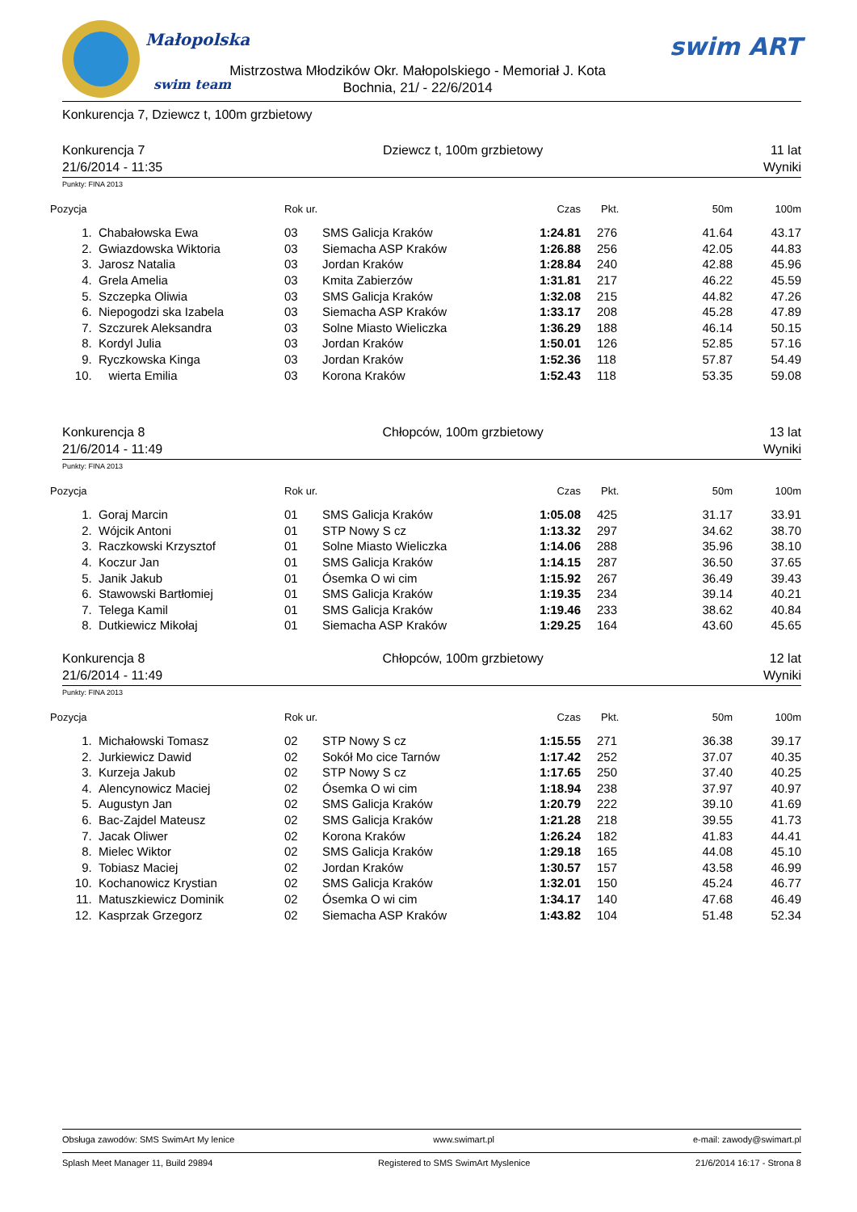Małopolska
swim team
Mistrzostwa Młodzików Okr. Małopolskiego - Memoriał J. Kota
Bochnia, 21/ - 22/6/2014
swim ART
Konkurencja 7, Dziewcz t, 100m grzbietowy
Konkurencja 7
21/6/2014 - 11:35
Dziewcz t, 100m grzbietowy 11 lat
Wyniki
Punkty: FINA 2013
| Pozycja | | Rok ur. | | Czas | Pkt. | 50m | 100m |
| --- | --- | --- | --- | --- | --- | --- | --- |
| 1. | Chabałowska Ewa | 03 | SMS Galicja Kraków | 1:24.81 | 276 | 41.64 | 43.17 |
| 2. | Gwiazdowska Wiktoria | 03 | Siemacha ASP Kraków | 1:26.88 | 256 | 42.05 | 44.83 |
| 3. | Jarosz Natalia | 03 | Jordan Kraków | 1:28.84 | 240 | 42.88 | 45.96 |
| 4. | Grela Amelia | 03 | Kmita Zabierzów | 1:31.81 | 217 | 46.22 | 45.59 |
| 5. | Szczepka Oliwia | 03 | SMS Galicja Kraków | 1:32.08 | 215 | 44.82 | 47.26 |
| 6. | Niepogodzi ska Izabela | 03 | Siemacha ASP Kraków | 1:33.17 | 208 | 45.28 | 47.89 |
| 7. | Szczurek Aleksandra | 03 | Solne Miasto Wieliczka | 1:36.29 | 188 | 46.14 | 50.15 |
| 8. | Kordyl Julia | 03 | Jordan Kraków | 1:50.01 | 126 | 52.85 | 57.16 |
| 9. | Ryczkowska Kinga | 03 | Jordan Kraków | 1:52.36 | 118 | 57.87 | 54.49 |
| 10. | wierta Emilia | 03 | Korona Kraków | 1:52.43 | 118 | 53.35 | 59.08 |
Konkurencja 8
21/6/2014 - 11:49
Chłopców, 100m grzbietowy 13 lat
Wyniki
Punkty: FINA 2013
| Pozycja | | Rok ur. | | Czas | Pkt. | 50m | 100m |
| --- | --- | --- | --- | --- | --- | --- | --- |
| 1. | Goraj Marcin | 01 | SMS Galicja Kraków | 1:05.08 | 425 | 31.17 | 33.91 |
| 2. | Wójcik Antoni | 01 | STP Nowy S cz | 1:13.32 | 297 | 34.62 | 38.70 |
| 3. | Raczkowski Krzysztof | 01 | Solne Miasto Wieliczka | 1:14.06 | 288 | 35.96 | 38.10 |
| 4. | Koczur Jan | 01 | SMS Galicja Kraków | 1:14.15 | 287 | 36.50 | 37.65 |
| 5. | Janik Jakub | 01 | Ósemka O wi cim | 1:15.92 | 267 | 36.49 | 39.43 |
| 6. | Stawowski Bartłomiej | 01 | SMS Galicja Kraków | 1:19.35 | 234 | 39.14 | 40.21 |
| 7. | Telega Kamil | 01 | SMS Galicja Kraków | 1:19.46 | 233 | 38.62 | 40.84 |
| 8. | Dutkiewicz Mikołaj | 01 | Siemacha ASP Kraków | 1:29.25 | 164 | 43.60 | 45.65 |
Konkurencja 8
21/6/2014 - 11:49
Chłopców, 100m grzbietowy 12 lat
Wyniki
Punkty: FINA 2013
| Pozycja | | Rok ur. | | Czas | Pkt. | 50m | 100m |
| --- | --- | --- | --- | --- | --- | --- | --- |
| 1. | Michałowski Tomasz | 02 | STP Nowy S cz | 1:15.55 | 271 | 36.38 | 39.17 |
| 2. | Jurkiewicz Dawid | 02 | Sokół Mo cice Tarnów | 1:17.42 | 252 | 37.07 | 40.35 |
| 3. | Kurzeja Jakub | 02 | STP Nowy S cz | 1:17.65 | 250 | 37.40 | 40.25 |
| 4. | Alencynowicz Maciej | 02 | Ósemka O wi cim | 1:18.94 | 238 | 37.97 | 40.97 |
| 5. | Augustyn Jan | 02 | SMS Galicja Kraków | 1:20.79 | 222 | 39.10 | 41.69 |
| 6. | Bac-Zajdel Mateusz | 02 | SMS Galicja Kraków | 1:21.28 | 218 | 39.55 | 41.73 |
| 7. | Jacak Oliwer | 02 | Korona Kraków | 1:26.24 | 182 | 41.83 | 44.41 |
| 8. | Mielec Wiktor | 02 | SMS Galicja Kraków | 1:29.18 | 165 | 44.08 | 45.10 |
| 9. | Tobiasz Maciej | 02 | Jordan Kraków | 1:30.57 | 157 | 43.58 | 46.99 |
| 10. | Kochanowicz Krystian | 02 | SMS Galicja Kraków | 1:32.01 | 150 | 45.24 | 46.77 |
| 11. | Matuszkiewicz Dominik | 02 | Ósemka O wi cim | 1:34.17 | 140 | 47.68 | 46.49 |
| 12. | Kasprzak Grzegorz | 02 | Siemacha ASP Kraków | 1:43.82 | 104 | 51.48 | 52.34 |
Obsługa zawodów: SMS SwimArt My lenice www.swimart.pl e-mail: zawody@swimart.pl
Splash Meet Manager 11, Build 29894 Registered to SMS SwimArt Myslenice 21/6/2014 16:17 - Strona 8